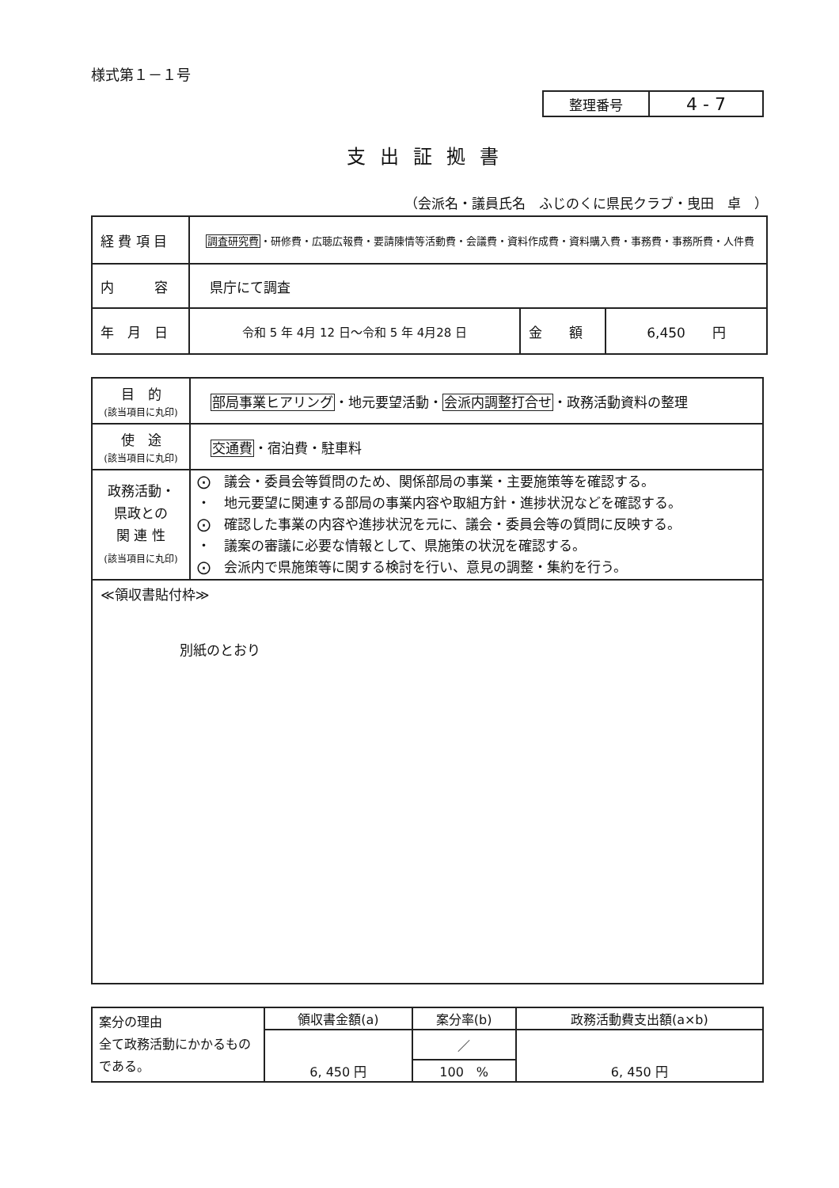様式第１－１号
| 整理番号 | 4 - 7 |
支出証拠書
（会派名・議員氏名　ふじのくに県民クラブ・曳田　卓　）
| 経 費 項 目 | 調査研究費 ・研修費・広聴広報費・要請陳情等活動費・会議費・資料作成費・資料購入費・事務費・事務所費・人件費 | | |
| 内 容 | 県庁にて調査 | | |
| 年 月 日 | 令和 5 年 4月 12 日～令和 5 年 4月28 日 | 金 額 | 6,450 円 |
| 目 的 (該当項目に丸印) | 部局事業ヒアリング ・地元要望活動・ 会派内調整打合せ ・政務活動資料の整理 |
| 使 途 (該当項目に丸印) | 交通費 ・宿泊費・駐車料 |
| 政務活動・ 県政との 関 連 性 (該当項目に丸印) | ⨀ 議会・委員会等質問のため、関係部局の事業・主要施策等を確認する。 ・ 地元要望に関連する部局の事業内容や取組方針・進捗状況などを確認する。 ⨀ 確認した事業の内容や進捗状況を元に、議会・委員会等の質問に反映する。 ・ 議案の審議に必要な情報として、県施策の状況を確認する。 ⨀ 会派内で県施策等に関する検討を行い、意見の調整・集約を行う。 |
| ≪領収書貼付枠≫ 別紙のとおり | |
| 案分の理由 全て政務活動にかかるものである。 | 領収書金額(a) | 案分率(b) | 政務活動費支出額(a×b) |
| | 6, 450 円 | ／ | 6, 450 円 |
| | | 100 % | |